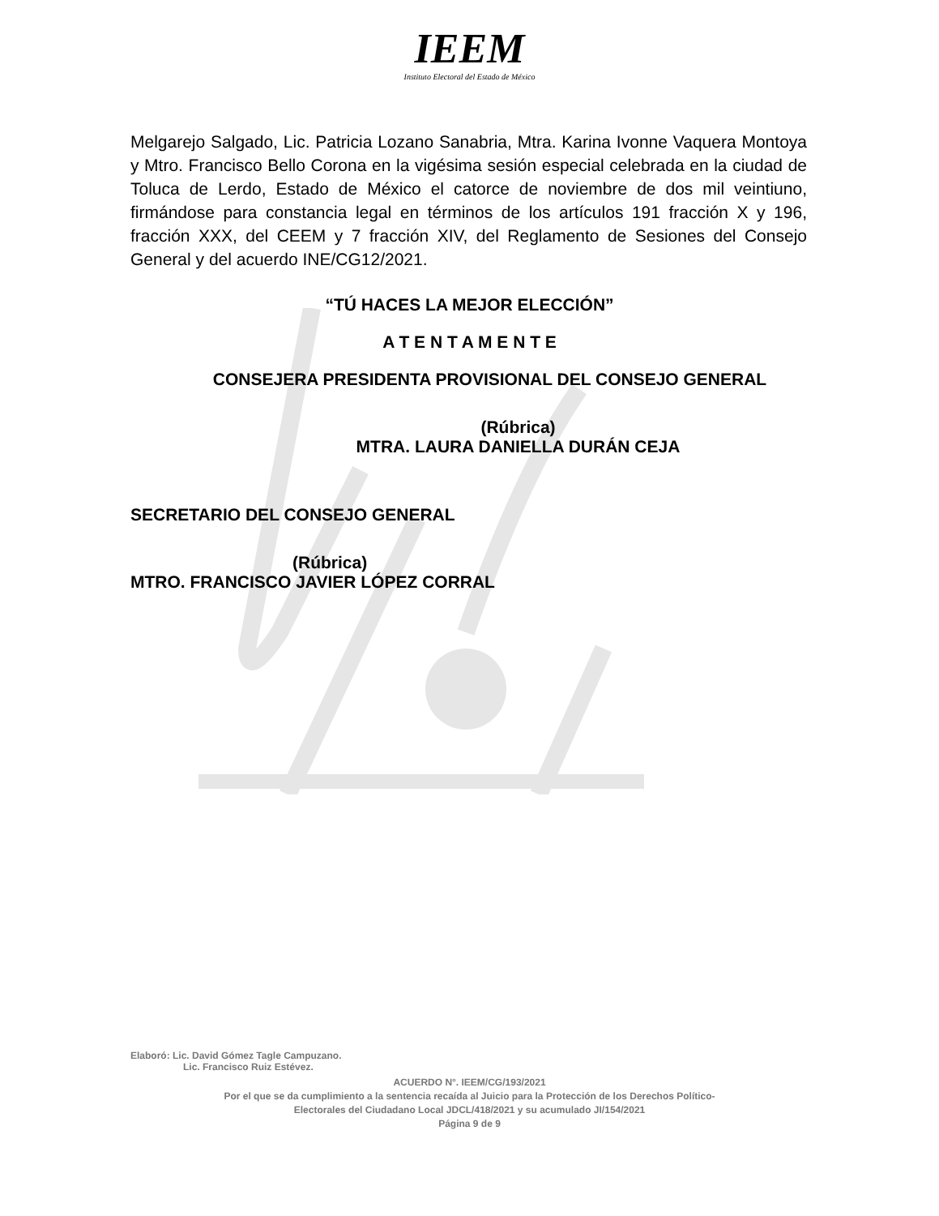IEEM
Instituto Electoral del Estado de México
Melgarejo Salgado, Lic. Patricia Lozano Sanabria, Mtra. Karina Ivonne Vaquera Montoya y Mtro. Francisco Bello Corona en la vigésima sesión especial celebrada en la ciudad de Toluca de Lerdo, Estado de México el catorce de noviembre de dos mil veintiuno, firmándose para constancia legal en términos de los artículos 191 fracción X y 196, fracción XXX, del CEEM y 7 fracción XIV, del Reglamento de Sesiones del Consejo General y del acuerdo INE/CG12/2021.
“TÚ HACES LA MEJOR ELECCIÓN”
A T E N T A M E N T E
CONSEJERA PRESIDENTA PROVISIONAL DEL CONSEJO GENERAL
(Rúbrica)
MTRA. LAURA DANIELLA DURÁN CEJA
SECRETARIO DEL CONSEJO GENERAL
(Rúbrica)
MTRO. FRANCISCO JAVIER LÓPEZ CORRAL
Elaboró: Lic. David Gómez Tagle Campuzano.
Lic. Francisco Ruiz Estévez.
ACUERDO N°. IEEM/CG/193/2021
Por el que se da cumplimiento a la sentencia recaída al Juicio para la Protección de los Derechos Político-
Electorales del Ciudadano Local JDCL/418/2021 y su acumulado JI/154/2021
Página 9 de 9